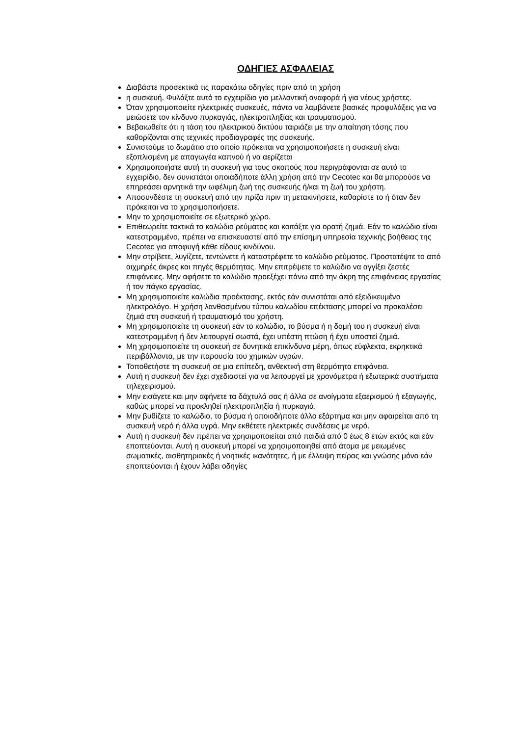ΟΔΗΓΙΕΣ ΑΣΦΑΛΕΙΑΣ
Διαβάστε προσεκτικά τις παρακάτω οδηγίες πριν από τη χρήση
η συσκευή. Φυλάξτε αυτό το εγχειρίδιο για μελλοντική αναφορά ή για νέους χρήστες.
Όταν χρησιμοποιείτε ηλεκτρικές συσκευές, πάντα να λαμβάνετε βασικές προφυλάξεις για να μειώσετε τον κίνδυνο πυρκαγιάς, ηλεκτροπληξίας και τραυματισμού.
Βεβαιωθείτε ότι η τάση του ηλεκτρικού δικτύου ταιριάζει με την απαίτηση τάσης που καθορίζονται στις τεχνικές προδιαγραφές της συσκευής.
Συνιστούμε το δωμάτιο στο οποίο πρόκειται να χρησιμοποιήσετε η συσκευή είναι εξοπλισμένη με απαγωγέα καπνού ή να αερίζεται
Χρησιμοποιήστε αυτή τη συσκευή για τους σκοπούς που περιγράφονται σε αυτό το εγχειρίδιο, δεν συνιστάται οποιαδήποτε άλλη χρήση από την Cecotec και θα μπορούσε να επηρεάσει αρνητικά την ωφέλιμη ζωή της συσκευής ή/και τη ζωή του χρήστη.
Αποσυνδέστε τη συσκευή από την πρίζα πριν τη μετακινήσετε, καθαρίστε το ή όταν δεν πρόκειται να το χρησιμοποιήσετε.
Μην το χρησιμοποιείτε σε εξωτερικό χώρο.
Επιθεωρείτε τακτικά το καλώδιο ρεύματος και κοιτάξτε για ορατή ζημιά. Εάν το καλώδιο είναι κατεστραμμένο, πρέπει να επισκευαστεί από την επίσημη υπηρεσία τεχνικής βοήθειας της Cecotec για αποφυγή κάθε είδους κινδύνου.
Μην στρίβετε, λυγίζετε, τεντώνετε ή καταστρέφετε το καλώδιο ρεύματος. Προστατέψτε το από αιχμηρές άκρες και πηγές θερμότητας. Μην επιτρέψετε το καλώδιο να αγγίξει ζεστές επιφάνειες. Μην αφήσετε το καλώδιο προεξέχει πάνω από την άκρη της επιφάνειας εργασίας ή τον πάγκο εργασίας.
Μη χρησιμοποιείτε καλώδια προέκτασης, εκτός εάν συνιστάται από εξειδικευμένο ηλεκτρολόγο. Η χρήση λανθασμένου τύπου καλωδίου επέκτασης μπορεί να προκαλέσει ζημιά στη συσκευή ή τραυματισμό του χρήστη.
Μη χρησιμοποιείτε τη συσκευή εάν το καλώδιο, το βύσμα ή η δομή του η συσκευή είναι κατεστραμμένη ή δεν λειτουργεί σωστά, έχει υπέστη πτώση ή έχει υποστεί ζημιά.
Μη χρησιμοποιείτε τη συσκευή σε δυνητικά επικίνδυνα μέρη, όπως εύφλεκτα, εκρηκτικά περιβάλλοντα, με την παρουσία του χημικών υγρών.
Τοποθετήστε τη συσκευή σε μια επίπεδη, ανθεκτική στη θερμότητα επιφάνεια.
Αυτή η συσκευή δεν έχει σχεδιαστεί για να λειτουργεί με χρονόμετρα ή εξωτερικά συστήματα τηλεχειρισμού.
Μην εισάγετε και μην αφήνετε τα δάχτυλά σας ή άλλα σε ανοίγματα εξαερισμού ή εξαγωγής, καθώς μπορεί να προκληθεί ηλεκτροπληξία ή πυρκαγιά.
Μην βυθίζετε το καλώδιο, το βύσμα ή οποιοδήποτε άλλο εξάρτημα και μην αφαιρείται από τη συσκευή νερό ή άλλα υγρά. Μην εκθέτετε ηλεκτρικές συνδέσεις με νερό.
Αυτή η συσκευή δεν πρέπει να χρησιμοποιείται από παιδιά από 0 έως 8 ετών εκτός και εάν εποπτεύονται. Αυτή η συσκευή μπορεί να χρησιμοποιηθεί από άτομα με μειωμένες σωματικές, αισθητηριακές ή νοητικές ικανότητες, ή με έλλειψη πείρας και γνώσης μόνο εάν εποπτεύονται ή έχουν λάβει οδηγίες